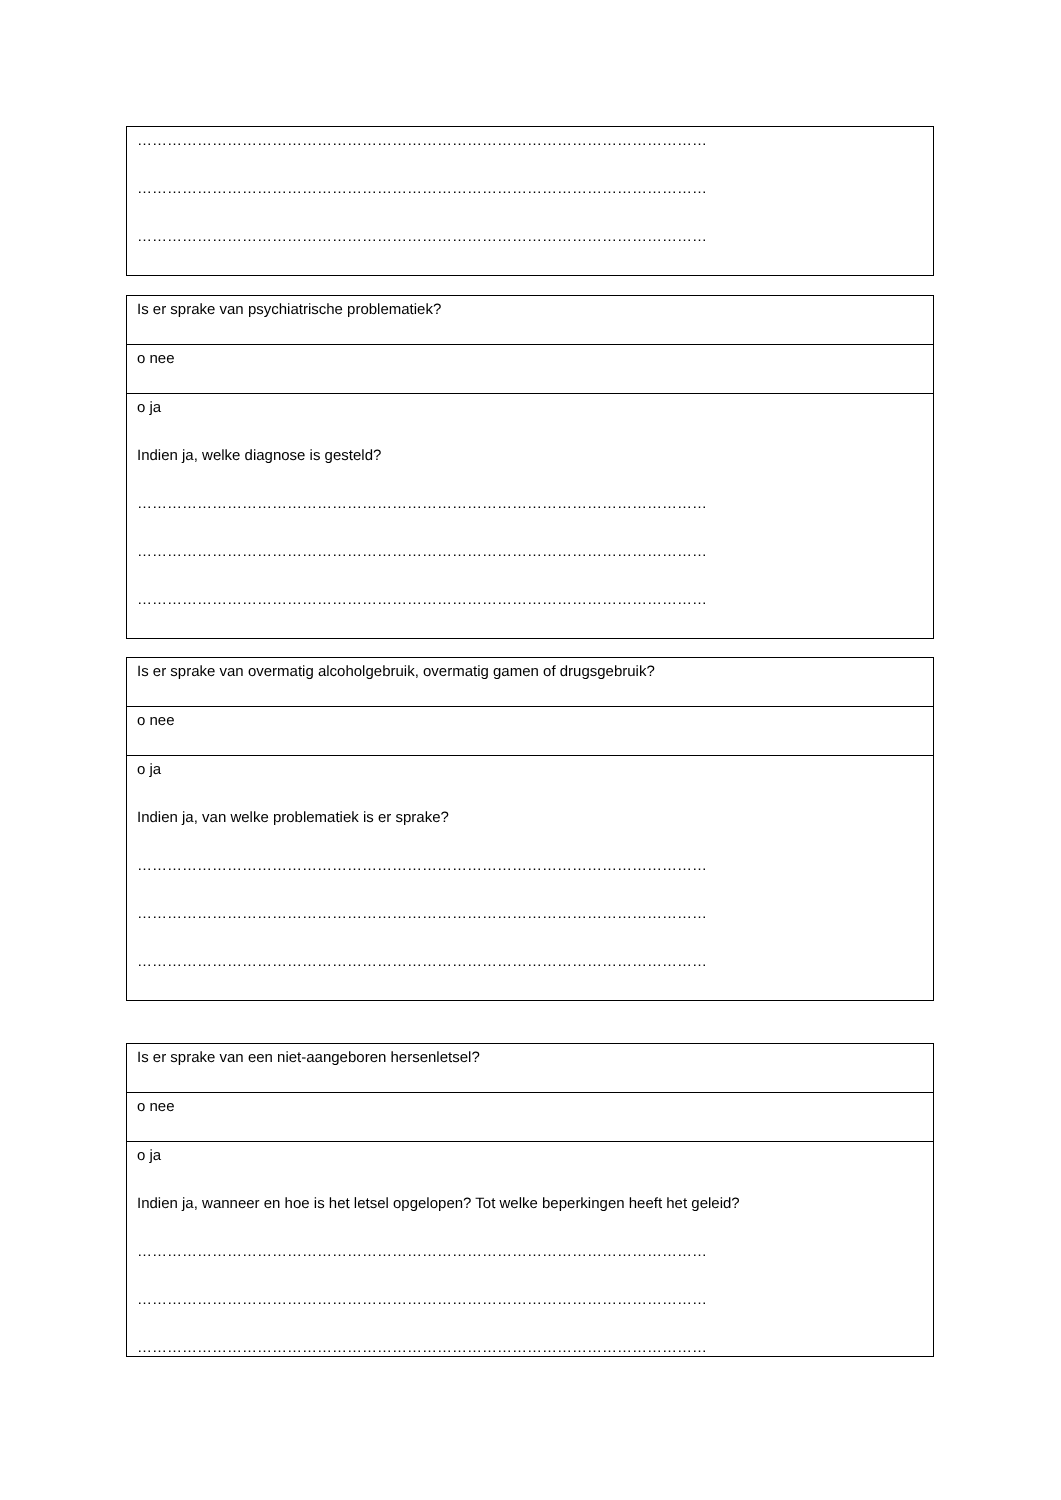| …………………………………………………………………………………………………… …………………………………………………………………………………………………… …………………………………………………………………………………………………… |
| Is er sprake van psychiatrische problematiek? |
| o nee |
| o ja Indien ja, welke diagnose is gesteld? …………………………………………………………………………………………………… …………………………………………………………………………………………………… …………………………………………………………………………………………………… |
| Is er sprake van overmatig alcoholgebruik, overmatig gamen of drugsgebruik? |
| o nee |
| o ja Indien ja, van welke problematiek is er sprake? …………………………………………………………………………………………………… …………………………………………………………………………………………………… …………………………………………………………………………………………………… |
| Is er sprake van een niet-aangeboren hersenletsel? |
| o nee |
| o ja Indien ja, wanneer en hoe is het letsel opgelopen? Tot welke beperkingen heeft het geleid? …………………………………………………………………………………………………… …………………………………………………………………………………………………… …………………………………………………………………………………………………… |